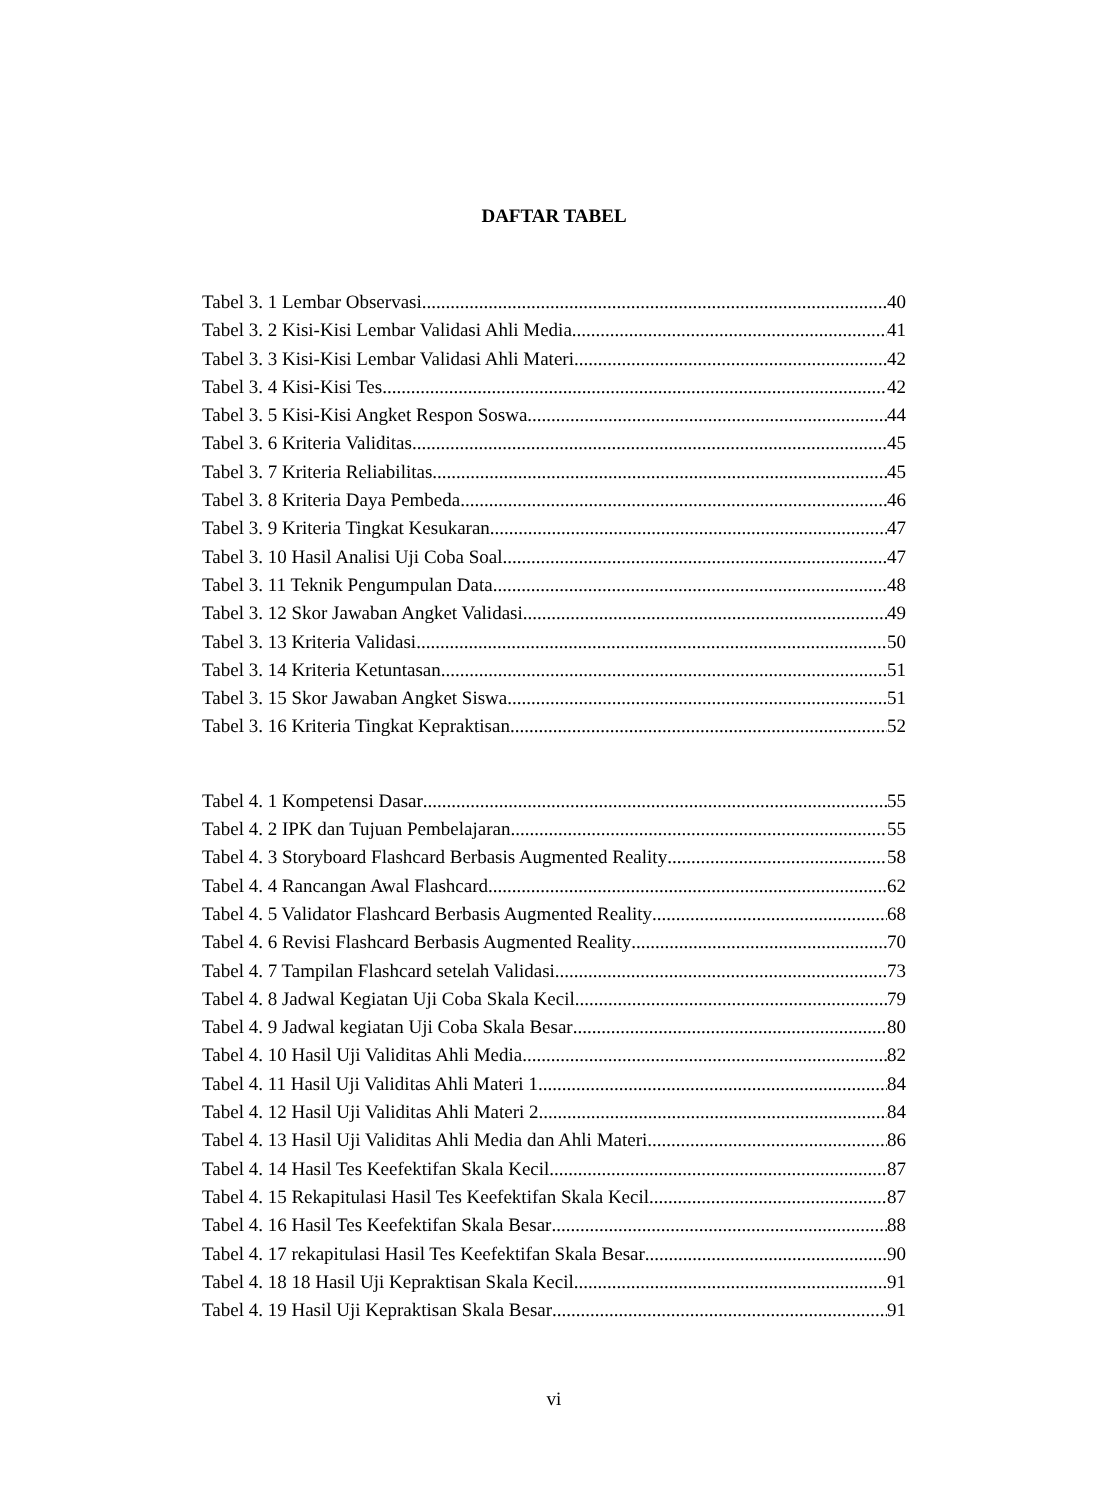DAFTAR TABEL
Tabel 3. 1 Lembar Observasi 40
Tabel 3. 2 Kisi-Kisi Lembar Validasi Ahli Media 41
Tabel 3. 3 Kisi-Kisi Lembar Validasi Ahli Materi 42
Tabel 3. 4 Kisi-Kisi Tes 42
Tabel 3. 5 Kisi-Kisi Angket Respon Soswa 44
Tabel 3. 6 Kriteria Validitas 45
Tabel 3. 7 Kriteria Reliabilitas 45
Tabel 3. 8 Kriteria Daya Pembeda 46
Tabel 3. 9 Kriteria Tingkat Kesukaran 47
Tabel 3. 10 Hasil Analisi Uji Coba Soal 47
Tabel 3. 11 Teknik Pengumpulan Data 48
Tabel 3. 12 Skor Jawaban Angket Validasi 49
Tabel 3. 13 Kriteria Validasi 50
Tabel 3. 14 Kriteria Ketuntasan 51
Tabel 3. 15 Skor Jawaban Angket Siswa 51
Tabel 3. 16 Kriteria Tingkat Kepraktisan 52
Tabel 4. 1 Kompetensi Dasar 55
Tabel 4. 2 IPK dan Tujuan Pembelajaran 55
Tabel 4. 3 Storyboard Flashcard Berbasis Augmented Reality 58
Tabel 4. 4 Rancangan Awal Flashcard 62
Tabel 4. 5 Validator Flashcard Berbasis Augmented Reality 68
Tabel 4. 6 Revisi Flashcard Berbasis Augmented Reality 70
Tabel 4. 7 Tampilan Flashcard setelah Validasi 73
Tabel 4. 8 Jadwal Kegiatan Uji Coba Skala Kecil 79
Tabel 4. 9 Jadwal kegiatan Uji Coba Skala Besar 80
Tabel 4. 10 Hasil Uji Validitas Ahli Media 82
Tabel 4. 11 Hasil Uji Validitas Ahli Materi 1 84
Tabel 4. 12 Hasil Uji Validitas Ahli Materi 2 84
Tabel 4. 13 Hasil Uji Validitas Ahli Media dan Ahli Materi 86
Tabel 4. 14 Hasil Tes Keefektifan Skala Kecil 87
Tabel 4. 15 Rekapitulasi Hasil Tes Keefektifan Skala Kecil 87
Tabel 4. 16 Hasil Tes Keefektifan Skala Besar 88
Tabel 4. 17 rekapitulasi Hasil Tes Keefektifan Skala Besar 90
Tabel 4. 18 18 Hasil Uji Kepraktisan Skala Kecil 91
Tabel 4. 19 Hasil Uji Kepraktisan Skala Besar 91
vi